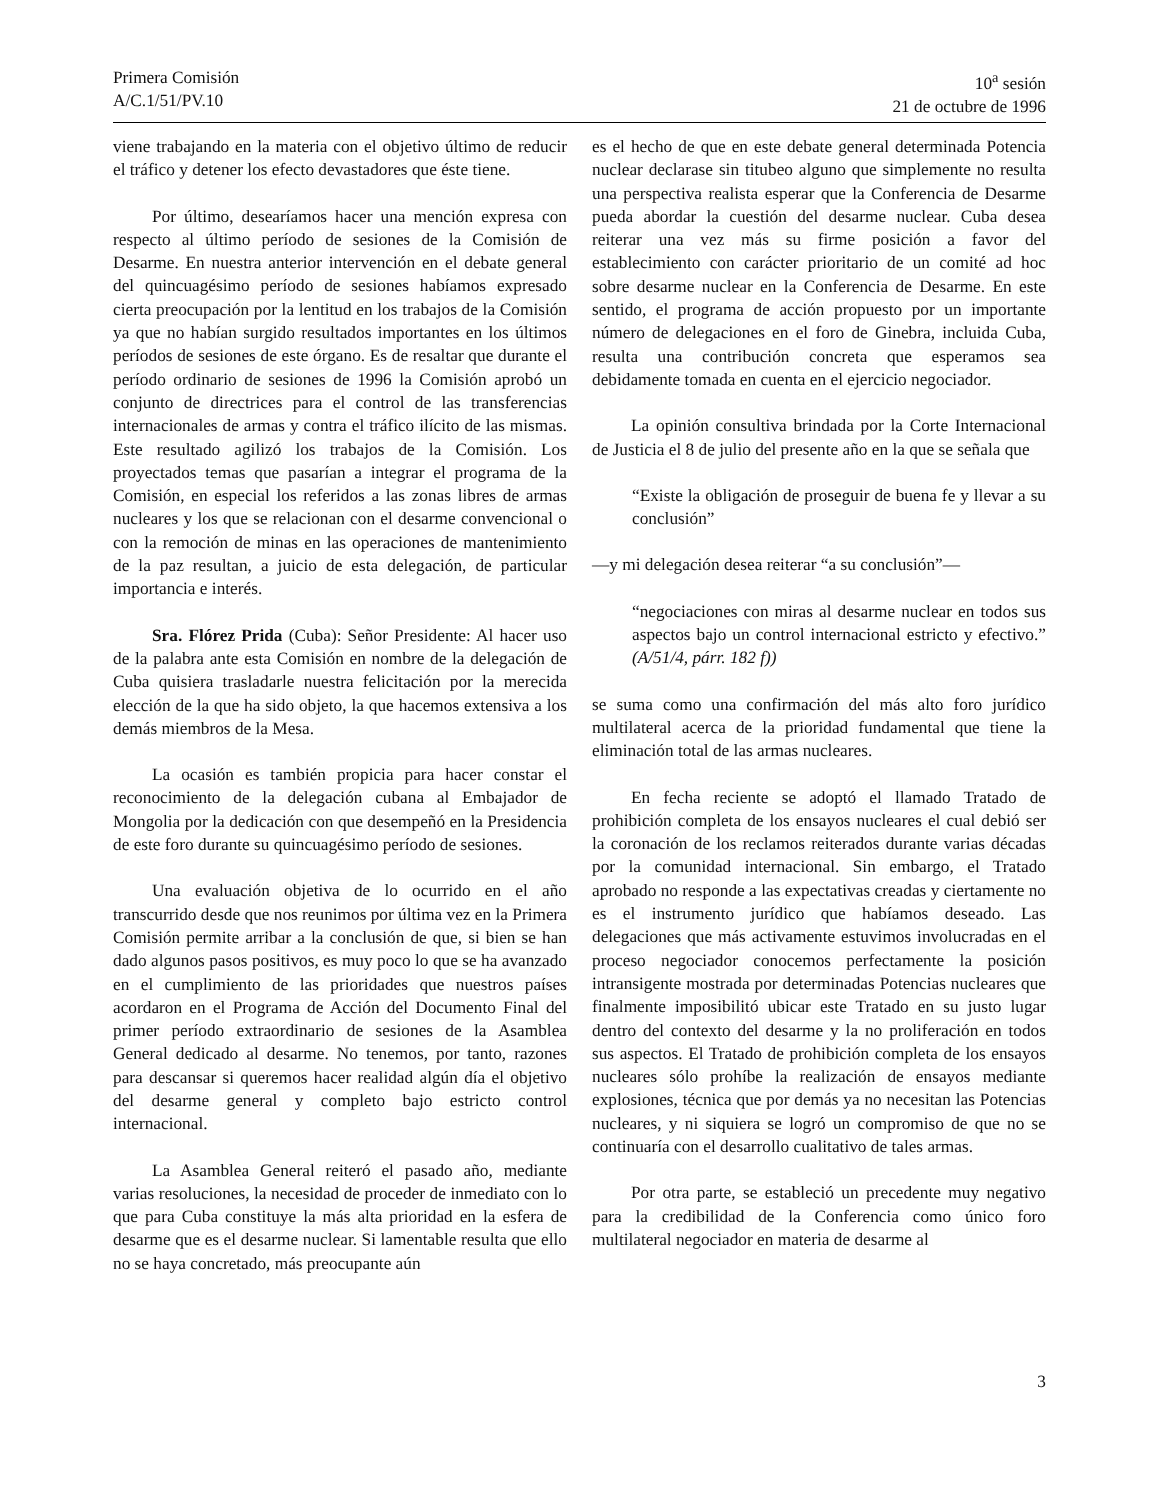Primera Comisión
A/C.1/51/PV.10
10<sup>a</sup> sesión
21 de octubre de 1996
viene trabajando en la materia con el objetivo último de reducir el tráfico y detener los efecto devastadores que éste tiene.
Por último, desearíamos hacer una mención expresa con respecto al último período de sesiones de la Comisión de Desarme. En nuestra anterior intervención en el debate general del quincuagésimo período de sesiones habíamos expresado cierta preocupación por la lentitud en los trabajos de la Comisión ya que no habían surgido resultados importantes en los últimos períodos de sesiones de este órgano. Es de resaltar que durante el período ordinario de sesiones de 1996 la Comisión aprobó un conjunto de directrices para el control de las transferencias internacionales de armas y contra el tráfico ilícito de las mismas. Este resultado agilizó los trabajos de la Comisión. Los proyectados temas que pasarían a integrar el programa de la Comisión, en especial los referidos a las zonas libres de armas nucleares y los que se relacionan con el desarme convencional o con la remoción de minas en las operaciones de mantenimiento de la paz resultan, a juicio de esta delegación, de particular importancia e interés.
Sra. Flórez Prida (Cuba): Señor Presidente: Al hacer uso de la palabra ante esta Comisión en nombre de la delegación de Cuba quisiera trasladarle nuestra felicitación por la merecida elección de la que ha sido objeto, la que hacemos extensiva a los demás miembros de la Mesa.
La ocasión es también propicia para hacer constar el reconocimiento de la delegación cubana al Embajador de Mongolia por la dedicación con que desempeñó en la Presidencia de este foro durante su quincuagésimo período de sesiones.
Una evaluación objetiva de lo ocurrido en el año transcurrido desde que nos reunimos por última vez en la Primera Comisión permite arribar a la conclusión de que, si bien se han dado algunos pasos positivos, es muy poco lo que se ha avanzado en el cumplimiento de las prioridades que nuestros países acordaron en el Programa de Acción del Documento Final del primer período extraordinario de sesiones de la Asamblea General dedicado al desarme. No tenemos, por tanto, razones para descansar si queremos hacer realidad algún día el objetivo del desarme general y completo bajo estricto control internacional.
La Asamblea General reiteró el pasado año, mediante varias resoluciones, la necesidad de proceder de inmediato con lo que para Cuba constituye la más alta prioridad en la esfera de desarme que es el desarme nuclear. Si lamentable resulta que ello no se haya concretado, más preocupante aún
es el hecho de que en este debate general determinada Potencia nuclear declarase sin titubeo alguno que simplemente no resulta una perspectiva realista esperar que la Conferencia de Desarme pueda abordar la cuestión del desarme nuclear. Cuba desea reiterar una vez más su firme posición a favor del establecimiento con carácter prioritario de un comité ad hoc sobre desarme nuclear en la Conferencia de Desarme. En este sentido, el programa de acción propuesto por un importante número de delegaciones en el foro de Ginebra, incluida Cuba, resulta una contribución concreta que esperamos sea debidamente tomada en cuenta en el ejercicio negociador.
La opinión consultiva brindada por la Corte Internacional de Justicia el 8 de julio del presente año en la que se señala que
“Existe la obligación de proseguir de buena fe y llevar a su conclusión”
—y mi delegación desea reiterar “a su conclusión”—
“negociaciones con miras al desarme nuclear en todos sus aspectos bajo un control internacional estricto y efectivo.” (A/51/4, párr. 182 f))
se suma como una confirmación del más alto foro jurídico multilateral acerca de la prioridad fundamental que tiene la eliminación total de las armas nucleares.
En fecha reciente se adoptó el llamado Tratado de prohibición completa de los ensayos nucleares el cual debió ser la coronación de los reclamos reiterados durante varias décadas por la comunidad internacional. Sin embargo, el Tratado aprobado no responde a las expectativas creadas y ciertamente no es el instrumento jurídico que habíamos deseado. Las delegaciones que más activamente estuvimos involucradas en el proceso negociador conocemos perfectamente la posición intransigente mostrada por determinadas Potencias nucleares que finalmente imposibilitó ubicar este Tratado en su justo lugar dentro del contexto del desarme y la no proliferación en todos sus aspectos. El Tratado de prohibición completa de los ensayos nucleares sólo prohíbe la realización de ensayos mediante explosiones, técnica que por demás ya no necesitan las Potencias nucleares, y ni siquiera se logró un compromiso de que no se continuaría con el desarrollo cualitativo de tales armas.
Por otra parte, se estableció un precedente muy negativo para la credibilidad de la Conferencia como único foro multilateral negociador en materia de desarme al
3